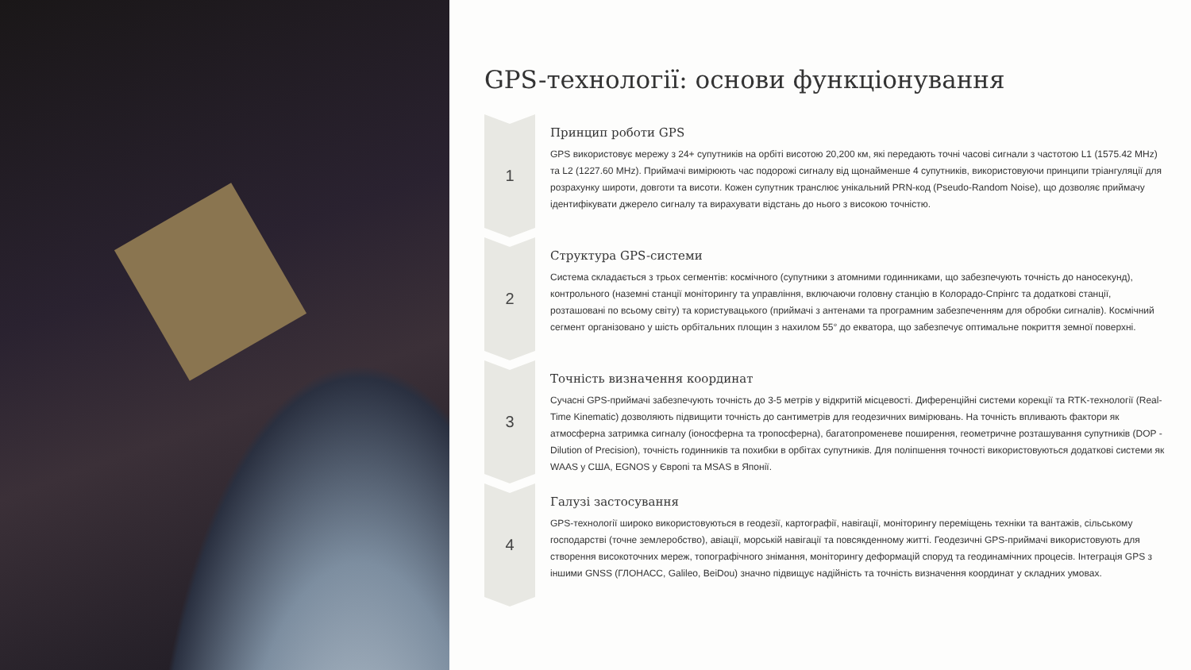GPS-технології: основи функціонування
1
Принцип роботи GPS
GPS використовує мережу з 24+ супутників на орбіті висотою 20,200 км, які передають точні часові сигнали з частотою L1 (1575.42 MHz) та L2 (1227.60 MHz). Приймачі вимірюють час подорожі сигналу від щонайменше 4 супутників, використовуючи принципи тріангуляції для розрахунку широти, довготи та висоти. Кожен супутник транслює унікальний PRN-код (Pseudo-Random Noise), що дозволяє приймачу ідентифікувати джерело сигналу та вирахувати відстань до нього з високою точністю.
2
Структура GPS-системи
Система складається з трьох сегментів: космічного (супутники з атомними годинниками, що забезпечують точність до наносекунд), контрольного (наземні станції моніторингу та управління, включаючи головну станцію в Колорадо-Спрінгс та додаткові станції, розташовані по всьому світу) та користувацького (приймачі з антенами та програмним забезпеченням для обробки сигналів). Космічний сегмент організовано у шість орбітальних площин з нахилом 55° до екватора, що забезпечує оптимальне покриття земної поверхні.
3
Точність визначення координат
Сучасні GPS-приймачі забезпечують точність до 3-5 метрів у відкритій місцевості. Диференційні системи корекції та RTK-технології (Real-Time Kinematic) дозволяють підвищити точність до сантиметрів для геодезичних вимірювань. На точність впливають фактори як атмосферна затримка сигналу (іоносферна та тропосферна), багатопроменеве поширення, геометричне розташування супутників (DOP - Dilution of Precision), точність годинників та похибки в орбітах супутників. Для поліпшення точності використовуються додаткові системи як WAAS у США, EGNOS у Європі та MSAS в Японії.
4
Галузі застосування
GPS-технології широко використовуються в геодезії, картографії, навігації, моніторингу переміщень техніки та вантажів, сільському господарстві (точне землеробство), авіації, морській навігації та повсякденному житті. Геодезичні GPS-приймачі використовують для створення високоточних мереж, топографічного знімання, моніторингу деформацій споруд та геодинамічних процесів. Інтеграція GPS з іншими GNSS (ГЛОНАСС, Galileo, BeiDou) значно підвищує надійність та точність визначення координат у складних умовах.